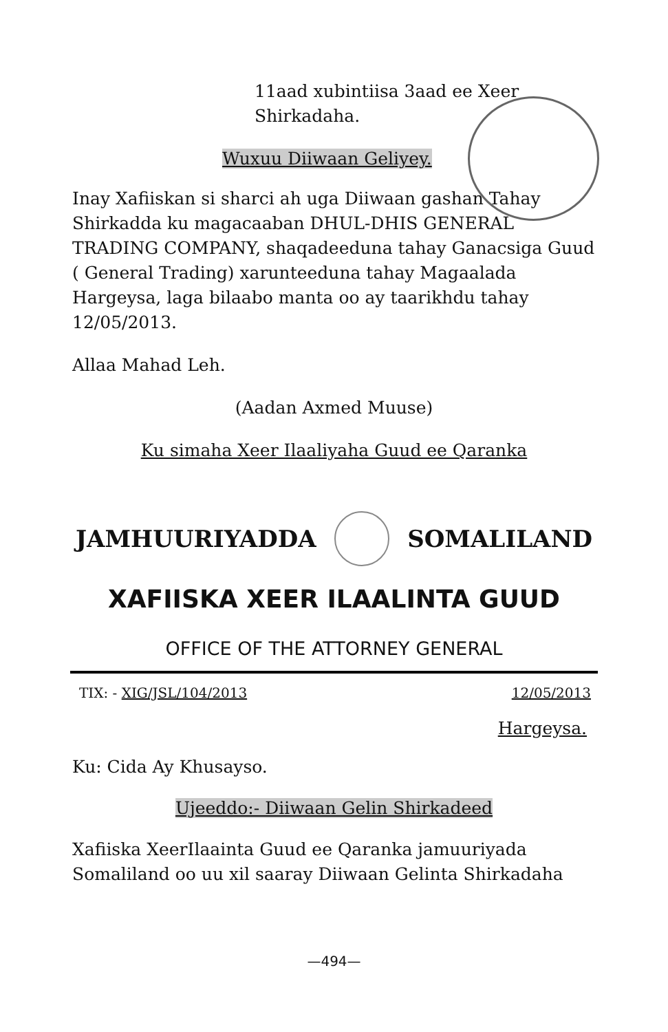11aad xubintiisa 3aad ee Xeer
Shirkadaha.
Wuxuu Diiwaan Geliyey.
Inay Xafiiskan si sharci ah uga Diiwaan gashan Tahay Shirkadda ku magacaaban DHUL-DHIS GENERAL TRADING COMPANY, shaqadeeduna tahay Ganacsiga Guud ( General Trading) xarunteeduna tahay Magaalada Hargeysa, laga bilaabo manta oo ay taarikhdu tahay 12/05/2013.
Allaa Mahad Leh.
(Aadan Axmed Muuse)
Ku simaha Xeer Ilaaliyaha Guud ee Qaranka
JAMHUURIYADDA SOMALILAND
XAFIISKA XEER ILAALINTA GUUD
OFFICE OF THE ATTORNEY GENERAL
TIX: - XIG/JSL/104/2013 12/05/2013
Hargeysa.
Ku: Cida Ay Khusayso.
Ujeeddo:- Diiwaan Gelin Shirkadeed
Xafiiska XeerIlaainta Guud ee Qaranka jamuuriyada Somaliland oo uu xil saaray Diiwaan Gelinta Shirkadaha
—494—